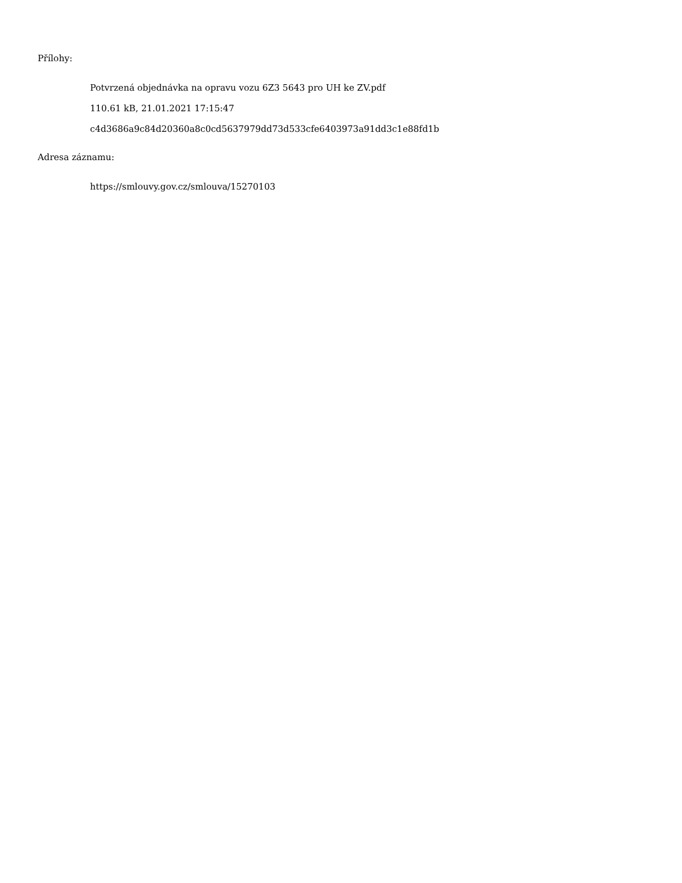Přílohy:
Potvrzená objednávka na opravu vozu 6Z3 5643 pro UH ke ZV.pdf
110.61 kB, 21.01.2021 17:15:47
c4d3686a9c84d20360a8c0cd5637979dd73d533cfe6403973a91dd3c1e88fd1b
Adresa záznamu:
https://smlouvy.gov.cz/smlouva/15270103